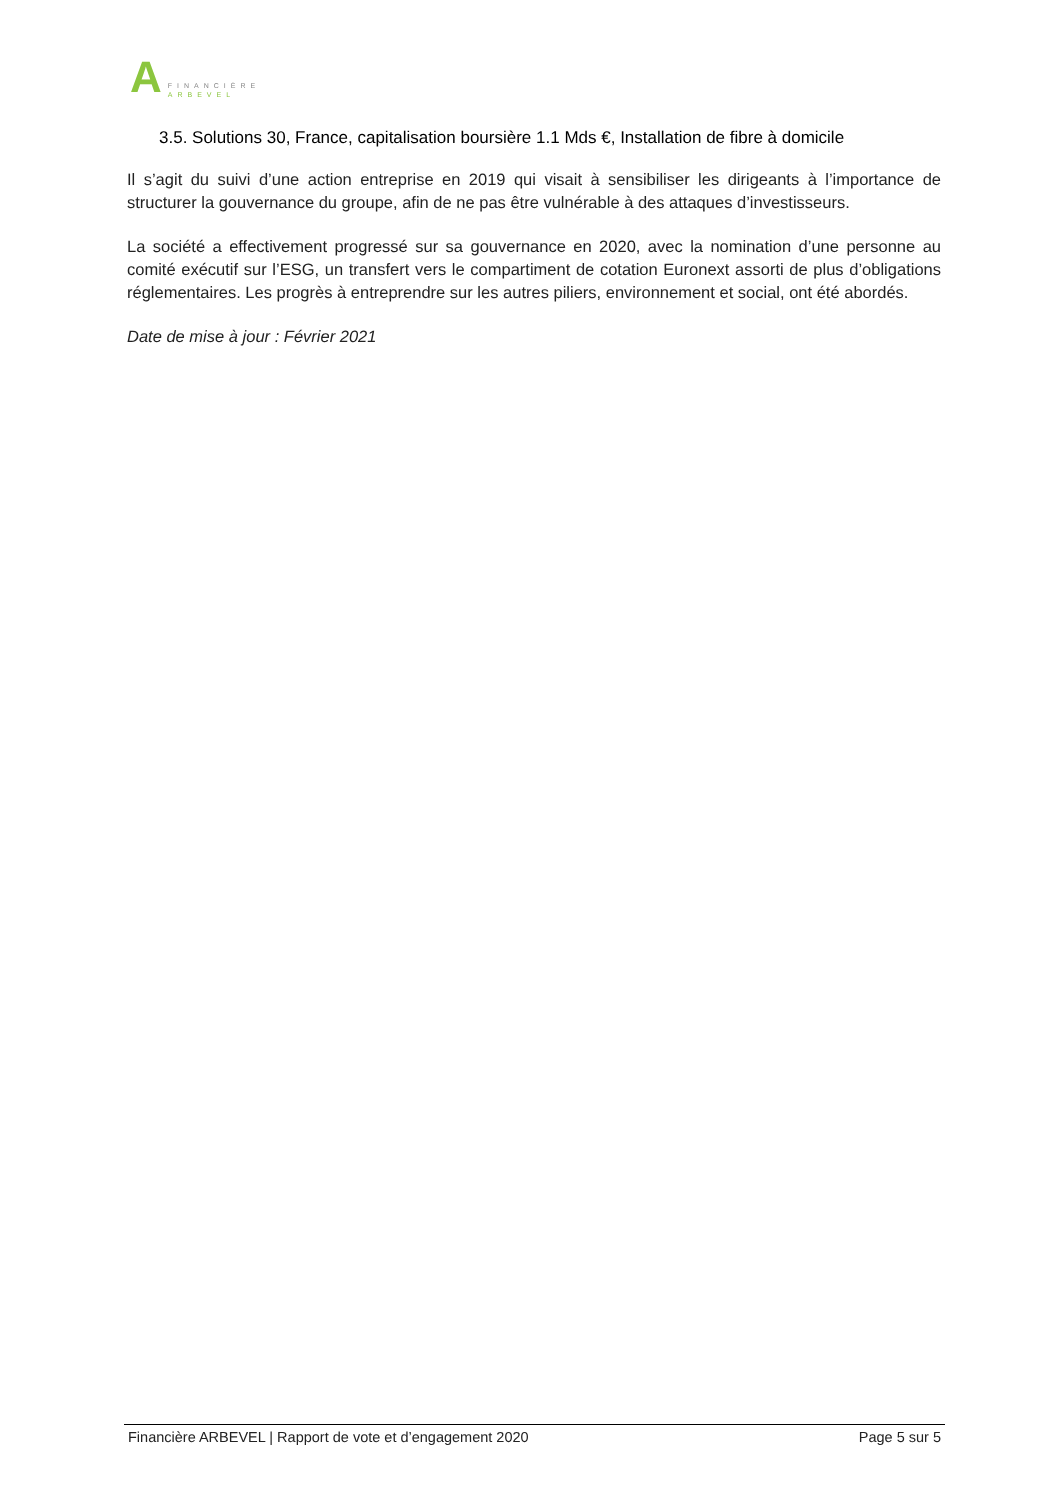A
FINANCIÈRE
ARBEVEL
3.5. Solutions 30, France, capitalisation boursière 1.1 Mds €, Installation de fibre à domicile
Il s’agit du suivi d’une action entreprise en 2019 qui visait à sensibiliser les dirigeants à l’importance de structurer la gouvernance du groupe, afin de ne pas être vulnérable à des attaques d’investisseurs.
La société a effectivement progressé sur sa gouvernance en 2020, avec la nomination d’une personne au comité exécutif sur l’ESG, un transfert vers le compartiment de cotation Euronext assorti de plus d’obligations réglementaires. Les progrès à entreprendre sur les autres piliers, environnement et social, ont été abordés.
Date de mise à jour : Février 2021
Financière ARBEVEL | Rapport de vote et d’engagement 2020 Page 5 sur 5